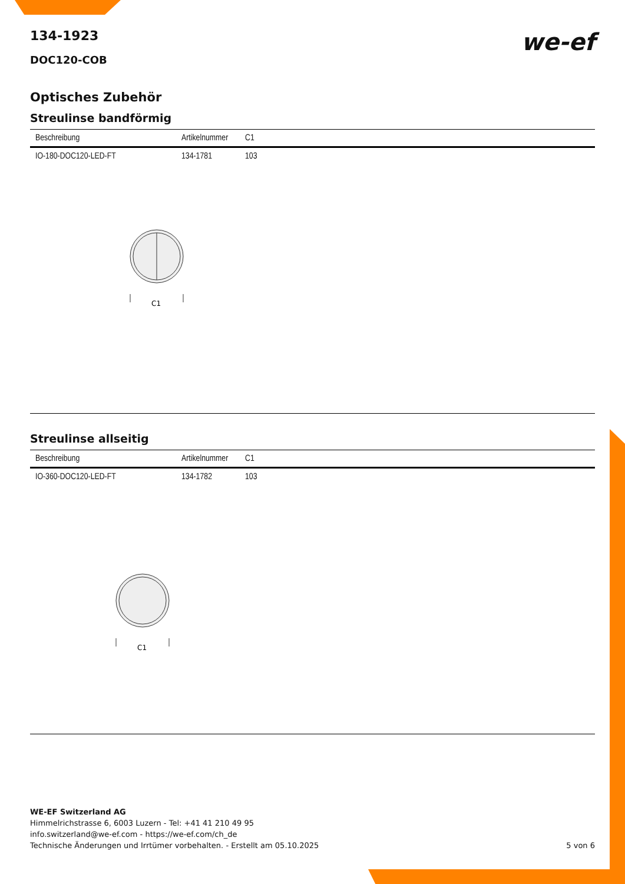134-1923
we-ef
DOC120-COB
Optisches Zubehör
Streulinse bandförmig
| Beschreibung | Artikelnummer | C1 |
| --- | --- | --- |
| IO-180-DOC120-LED-FT | 134-1781 | 103 |
C1
Streulinse allseitig
| Beschreibung | Artikelnummer | C1 |
| --- | --- | --- |
| IO-360-DOC120-LED-FT | 134-1782 | 103 |
C1
WE-EF Switzerland AG
Himmelrichstrasse 6, 6003 Luzern - Tel: +41 41 210 49 95
info.switzerland@we-ef.com - https://we-ef.com/ch_de
Technische Änderungen und Irrtümer vorbehalten. - Erstellt am 05.10.2025 5 von 6